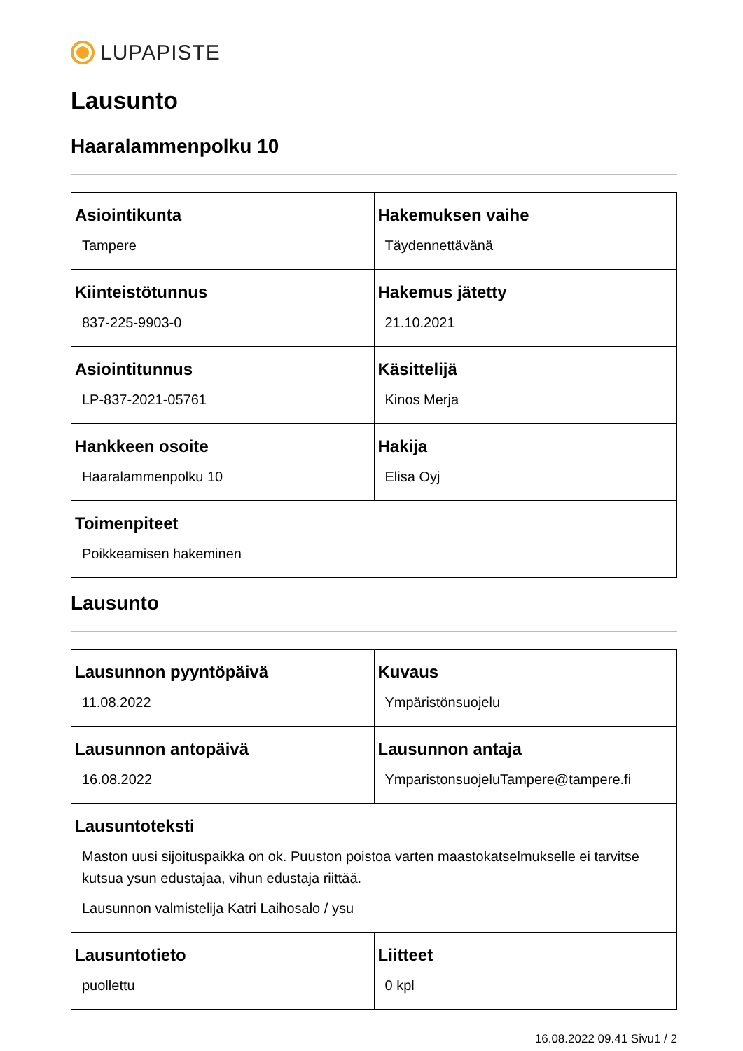LUPAPISTE
Lausunto
Haaralammenpolku 10
| Asiointikunta Tampere | Hakemuksen vaihe Täydennettävänä |
| Kiinteistötunnus 837-225-9903-0 | Hakemus jätetty 21.10.2021 |
| Asiointitunnus LP-837-2021-05761 | Käsittelijä Kinos Merja |
| Hankkeen osoite Haaralammenpolku 10 | Hakija Elisa Oyj |
| Toimenpiteet Poikkeamisen hakeminen | |
Lausunto
| Lausunnon pyyntöpäivä 11.08.2022 | Kuvaus Ympäristönsuojelu |
| Lausunnon antopäivä 16.08.2022 | Lausunnon antaja YmparistonsuojeluTampere@tampere.fi |
| Lausuntoteksti Maston uusi sijoituspaikka on ok. Puuston poistoa varten maastokatselmukselle ei tarvitse kutsua ysun edustajaa, vihun edustaja riittää. Lausunnon valmistelija Katri Laihosalo / ysu | |
| Lausuntotieto puollettu | Liitteet 0 kpl |
16.08.2022 09.41 Sivu1 / 2